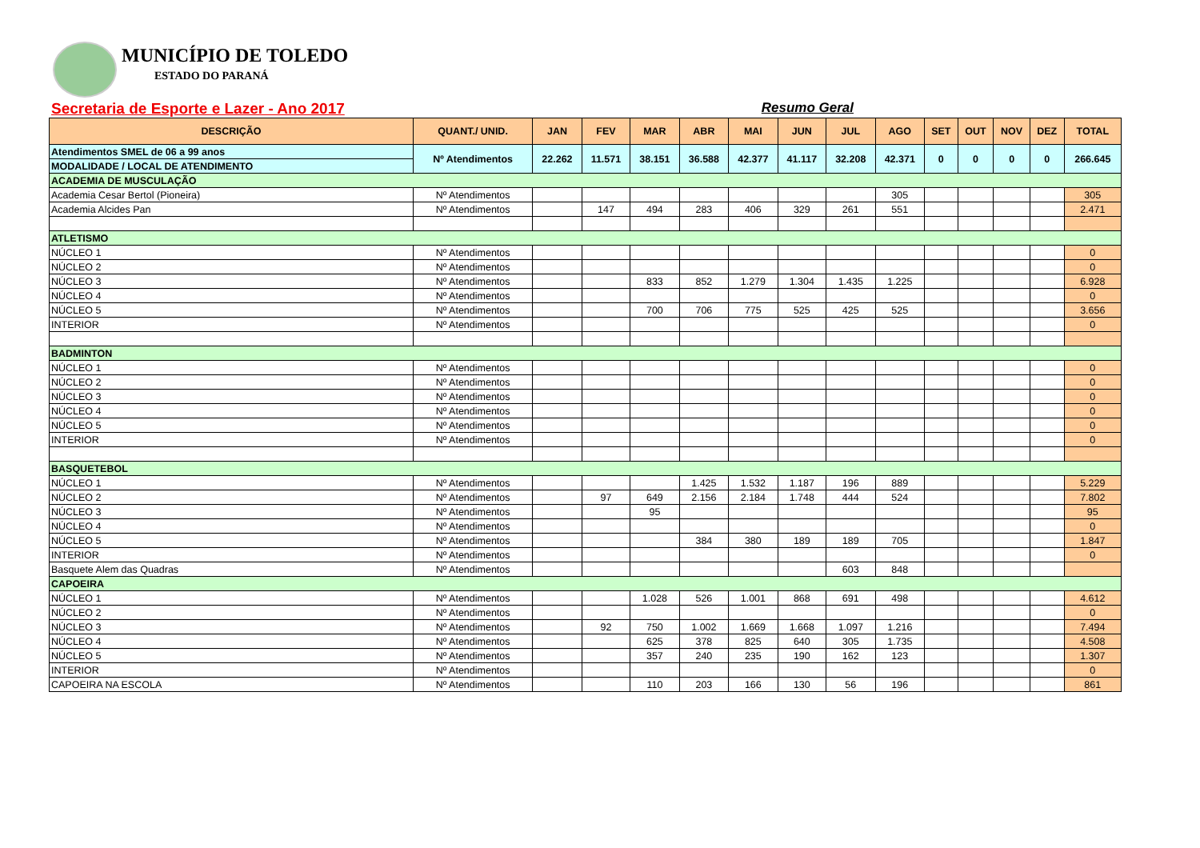MUNICÍPIO DE TOLEDO
ESTADO DO PARANÁ
Secretaria de Esporte e Lazer - Ano 2017 Resumo Geral
| DESCRIÇÃO | QUANT./ UNID. | JAN | FEV | MAR | ABR | MAI | JUN | JUL | AGO | SET | OUT | NOV | DEZ | TOTAL |
| --- | --- | --- | --- | --- | --- | --- | --- | --- | --- | --- | --- | --- | --- | --- |
| Atendimentos SMEL de 06 a 99 anos | Nº Atendimentos | 22.262 | 11.571 | 38.151 | 36.588 | 42.377 | 41.117 | 32.208 | 42.371 | 0 | 0 | 0 | 0 | 266.645 |
| MODALIDADE / LOCAL DE ATENDIMENTO | | | | | | | | | | | | | | |
| ACADEMIA DE MUSCULAÇÃO | | | | | | | | | | | | | | |
| Academia Cesar Bertol (Pioneira) | Nº Atendimentos | | | | | | | | 305 | | | | | 305 |
| Academia Alcides Pan | Nº Atendimentos | | 147 | 494 | 283 | 406 | 329 | 261 | 551 | | | | | 2.471 |
| ATLETISMO | | | | | | | | | | | | | | |
| NÚCLEO 1 | Nº Atendimentos | | | | | | | | | | | | | 0 |
| NÚCLEO 2 | Nº Atendimentos | | | | | | | | | | | | | 0 |
| NÚCLEO 3 | Nº Atendimentos | | | 833 | 852 | 1.279 | 1.304 | 1.435 | 1.225 | | | | | 6.928 |
| NÚCLEO 4 | Nº Atendimentos | | | | | | | | | | | | | 0 |
| NÚCLEO 5 | Nº Atendimentos | | | 700 | 706 | 775 | 525 | 425 | 525 | | | | | 3.656 |
| INTERIOR | Nº Atendimentos | | | | | | | | | | | | | 0 |
| BADMINTON | | | | | | | | | | | | | | |
| NÚCLEO 1 | Nº Atendimentos | | | | | | | | | | | | | 0 |
| NÚCLEO 2 | Nº Atendimentos | | | | | | | | | | | | | 0 |
| NÚCLEO 3 | Nº Atendimentos | | | | | | | | | | | | | 0 |
| NÚCLEO 4 | Nº Atendimentos | | | | | | | | | | | | | 0 |
| NÚCLEO 5 | Nº Atendimentos | | | | | | | | | | | | | 0 |
| INTERIOR | Nº Atendimentos | | | | | | | | | | | | | 0 |
| BASQUETEBOL | | | | | | | | | | | | | | |
| NÚCLEO 1 | Nº Atendimentos | | | | 1.425 | 1.532 | 1.187 | 196 | 889 | | | | | 5.229 |
| NÚCLEO 2 | Nº Atendimentos | | 97 | 649 | 2.156 | 2.184 | 1.748 | 444 | 524 | | | | | 7.802 |
| NÚCLEO 3 | Nº Atendimentos | | | 95 | | | | | | | | | | 95 |
| NÚCLEO 4 | Nº Atendimentos | | | | | | | | | | | | | 0 |
| NÚCLEO 5 | Nº Atendimentos | | | | 384 | 380 | 189 | 189 | 705 | | | | | 1.847 |
| INTERIOR | Nº Atendimentos | | | | | | | | | | | | | 0 |
| Basquete Alem das Quadras | Nº Atendimentos | | | | | | | 603 | 848 | | | | | |
| CAPOEIRA | | | | | | | | | | | | | | |
| NÚCLEO 1 | Nº Atendimentos | | | 1.028 | 526 | 1.001 | 868 | 691 | 498 | | | | | 4.612 |
| NÚCLEO 2 | Nº Atendimentos | | | | | | | | | | | | | 0 |
| NÚCLEO 3 | Nº Atendimentos | | 92 | 750 | 1.002 | 1.669 | 1.668 | 1.097 | 1.216 | | | | | 7.494 |
| NÚCLEO 4 | Nº Atendimentos | | | 625 | 378 | 825 | 640 | 305 | 1.735 | | | | | 4.508 |
| NÚCLEO 5 | Nº Atendimentos | | | 357 | 240 | 235 | 190 | 162 | 123 | | | | | 1.307 |
| INTERIOR | Nº Atendimentos | | | | | | | | | | | | | 0 |
| CAPOEIRA NA ESCOLA | Nº Atendimentos | | | 110 | 203 | 166 | 130 | 56 | 196 | | | | | 861 |